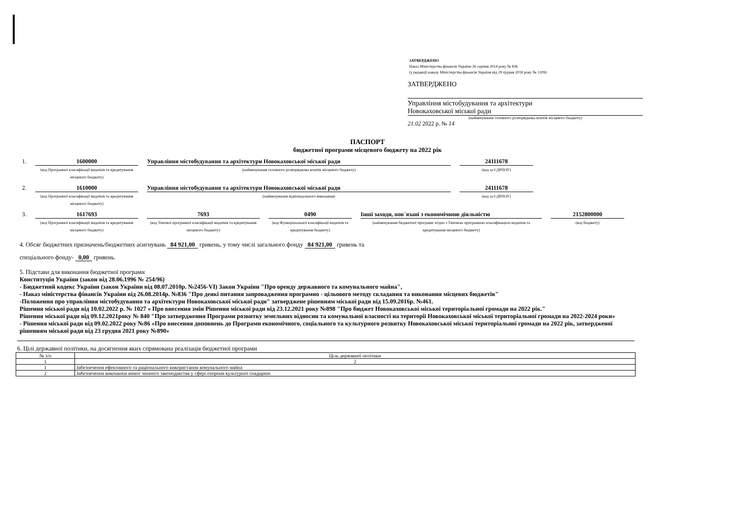ЗАТВЕРДЖЕНО
Наказ Міністерства фінансів України 26 серпня 2014 року № 836
(у редакції наказу Міністерства фінансів України від 29 грудня 2018 року № 1209)
ЗАТВЕРДЖЕНО
Управління містобудування та архітектури
Новокаховської міської ради
(найменування головного розпорядника коштів місцевого бюджету)
21.02 2022 р. № 14
ПАСПОРТ
бюджетної програми місцевого бюджету на 2022 рік
1. 1600000
(код Програмної класифікації видатків та кредитування місцевого бюджету)
Управління містобудування та архітектури Новокаховської міської ради
(найменування головного розпорядника коштів місцевого бюджету)
24111678
(код за ЄДРПОУ)
2. 1610000
(код Програмної класифікації видатків та кредитування місцевого бюджету)
Управління містобудування та архітектури Новокаховської міської ради
(найменування відповідального виконавця)
24111678
(код за ЄДРПОУ)
3. 1617693
(код Програмної класифікації видатків та кредитування місцевого бюджету)
7693
(код Типової програмної класифікації видатків та кредитування місцевого бюджету)
0490
(код Функціональної класифікації видатків та кредитування бюджету)
Інші заходи, пов`язані з економічною діяльністю
(найменування бюджетної програми згідно з Типовою програмною класифікацією видатків та кредитування місцевого бюджету)
2152800000
(код бюджету)
4. Обсяг бюджетних призначень/бюджетних асигнувань 84 921,00 гривень, у тому числі загального фонду 84 921,00 гривень та
спеціального фонду- 0,00 гривень.
5. Підстави для виконання бюджетної програми
Конституція України (закон від 28.06.1996 № 254/96)
- Бюджетний кодекс України (закон України від 08.07.2010р. №2456-VI) Закон України "Про оренду державного та комунального майна",
- Наказ міністерства фінансів України від 26.08.2014р. №836 "Про деякі питання запровадження програмно - цільового методу складання та виконання місцевих бюджетів"
-Положення про управління містобудування та архітектури Новокаховської міської ради" затверджене рішенням міської ради від 15.09.2016р. №461.
Рішення міської ради від 10.02.2022 р. № 1027 « Про внесення змін Рішення міської ради від 23.12.2021 року №898 "Про бюджет Новокаховської міської територіальної громади на 2022 рік."
Рішення міської ради від 09.12.2021року № 840 "Про затвердження Програми розвитку земельних відносин та комунальної власності на території Новокаховської міської територіальної громади на 2022-2024 роки»
- Рішення міської ради від 09.02.2022 року №86 «Про внесення доповнень до Програми економічного, соціального та культурного розвитку Новокаховської міської територіальної громади на 2022 рік, затвердженої рішенням міської ради від 23 грудня 2021 року №890»
6. Цілі державної політики, на досягнення яких спрямована реалізація бюджетної програми
| № з/п | Ціль державної політики |
| --- | --- |
| 1 | 2 |
| 1 | Забезпечення ефективного та раціонального використання комунального майна |
| 2 | Забезпечення виконання вимог чинного законодавства у сфері охорони культурної спадщини |